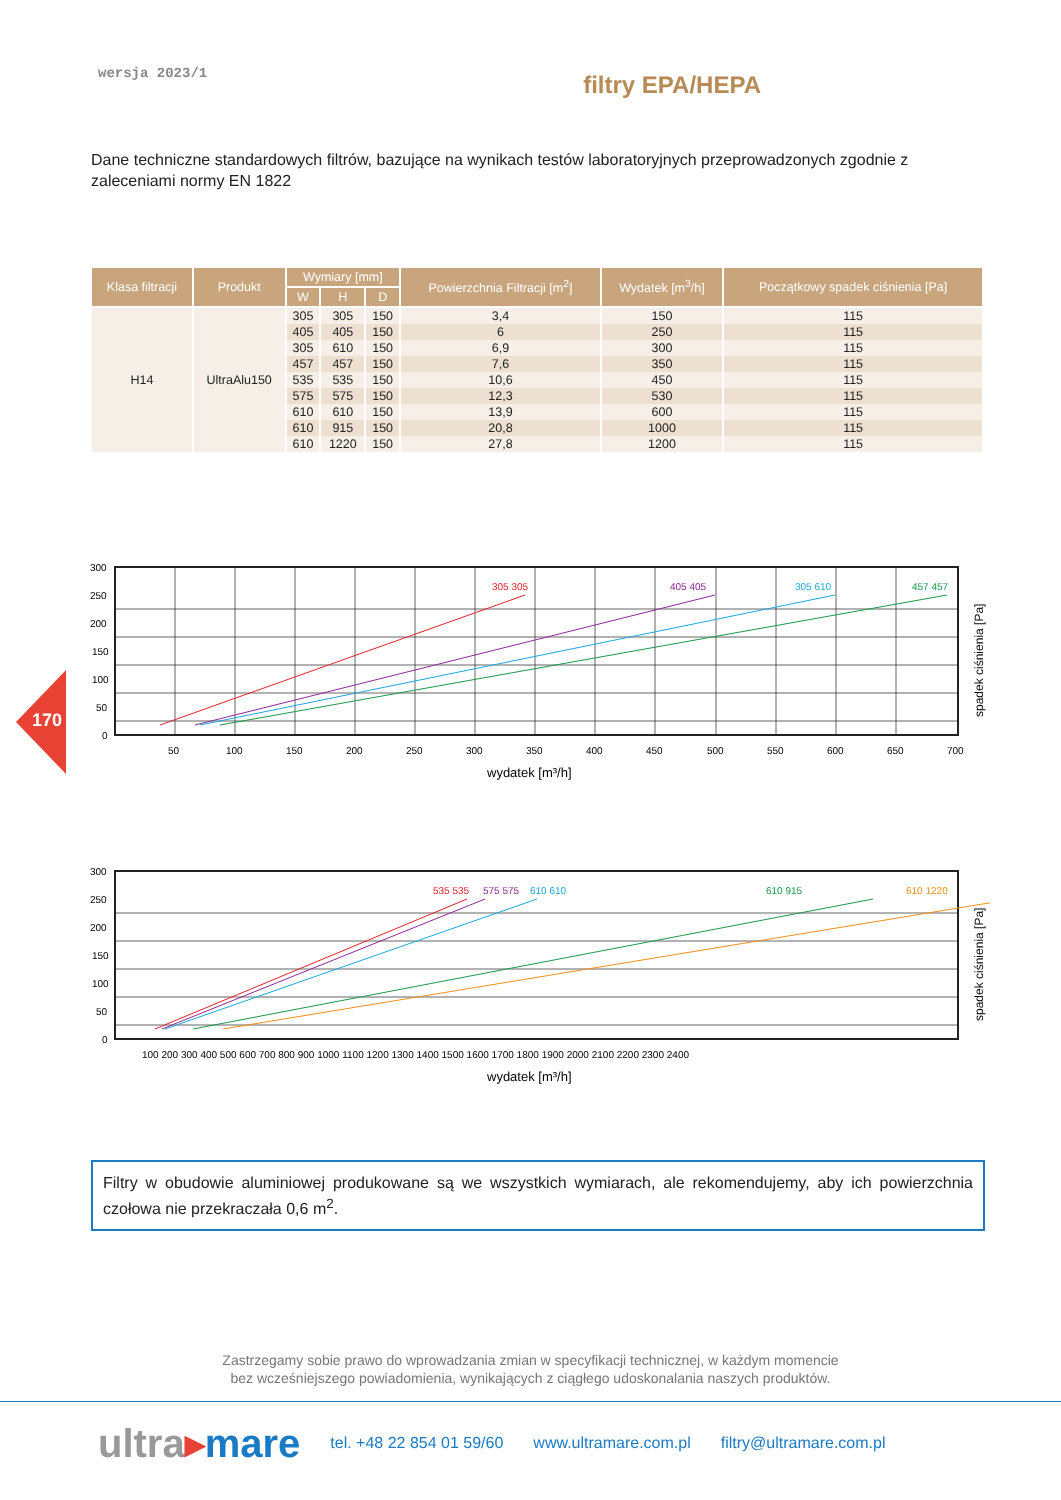170
wersja 2023/1 filtry EPA/HEPA
Dane techniczne standardowych filtrów, bazujące na wynikach testów laboratoryjnych przeprowadzonych zgodnie z zaleceniami normy EN 1822
| Klasa filtracji | Produkt | Wymiary [mm] | | | Powierzchnia Filtracji [m<sup>2</sup>] | Wydatek [m<sup>3</sup>/h] | Początkowy spadek ciśnienia [Pa] |
| --- | --- | --- | --- | --- | --- | --- | --- |
| | | W | H | D | | | |
| H14 | UltraAlu150 | 305 | 305 | 150 | 3,4 | 150 | 115 |
| | | 405 | 405 | 150 | 6 | 250 | 115 |
| | | 305 | 610 | 150 | 6,9 | 300 | 115 |
| | | 457 | 457 | 150 | 7,6 | 350 | 115 |
| | | 535 | 535 | 150 | 10,6 | 450 | 115 |
| | | 575 | 575 | 150 | 12,3 | 530 | 115 |
| | | 610 | 610 | 150 | 13,9 | 600 | 115 |
| | | 610 | 915 | 150 | 20,8 | 1000 | 115 |
| | | 610 | 1220 | 150 | 27,8 | 1200 | 115 |
305 305
405 405
305 610
457 457
300
250
200
150
100
50
0
50
100
150
200
250
300
350
400
450
500
550
600
650
700
wydatek [m³/h]
spadek ciśnienia [Pa]
535 535
575 575
610 610
610 915
610 1220
300
250
200
150
100
50
0
100 200 300 400 500 600 700 800 900 1000 1100 1200 1300 1400 1500 1600 1700 1800 1900 2000 2100 2200 2300 2400
wydatek [m³/h]
spadek ciśnienia [Pa]
Filtry w obudowie aluminiowej produkowane są we wszystkich wymiarach, ale rekomendujemy, aby ich powierzchnia czołowa nie przekraczała 0,6 m<sup>2</sup>.
Zastrzegamy sobie prawo do wprowadzania zmian w specyfikacji technicznej, w każdym momencie
bez wcześniejszego powiadomienia, wynikających z ciągłego udoskonalania naszych produktów.
ultra▸mare tel. +48 22 854 01 59/60 www.ultramare.com.pl filtry@ultramare.com.pl